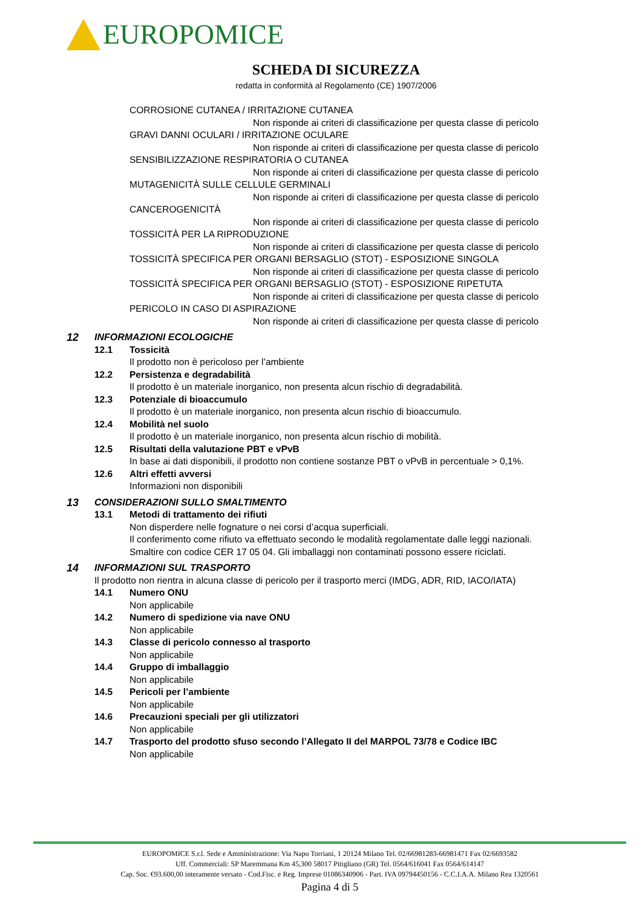EUROPOMICE
SCHEDA DI SICUREZZA
redatta in conformità al Regolamento (CE) 1907/2006
CORROSIONE CUTANEA / IRRITAZIONE CUTANEA
Non risponde ai criteri di classificazione per questa classe di pericolo
GRAVI DANNI OCULARI / IRRITAZIONE OCULARE
Non risponde ai criteri di classificazione per questa classe di pericolo
SENSIBILIZZAZIONE RESPIRATORIA O CUTANEA
Non risponde ai criteri di classificazione per questa classe di pericolo
MUTAGENICITÀ SULLE CELLULE GERMINALI
Non risponde ai criteri di classificazione per questa classe di pericolo
CANCEROGENICITÀ
Non risponde ai criteri di classificazione per questa classe di pericolo
TOSSICITÀ PER LA RIPRODUZIONE
Non risponde ai criteri di classificazione per questa classe di pericolo
TOSSICITÀ SPECIFICA PER ORGANI BERSAGLIO (STOT) - ESPOSIZIONE SINGOLA
Non risponde ai criteri di classificazione per questa classe di pericolo
TOSSICITÀ SPECIFICA PER ORGANI BERSAGLIO (STOT) - ESPOSIZIONE RIPETUTA
Non risponde ai criteri di classificazione per questa classe di pericolo
PERICOLO IN CASO DI ASPIRAZIONE
Non risponde ai criteri di classificazione per questa classe di pericolo
12 INFORMAZIONI ECOLOGICHE
12.1 Tossicità
Il prodotto non è pericoloso per l’ambiente
12.2 Persistenza e degradabilità
Il prodotto è un materiale inorganico, non presenta alcun rischio di degradabilità.
12.3 Potenziale di bioaccumulo
Il prodotto è un materiale inorganico, non presenta alcun rischio di bioaccumulo.
12.4 Mobilità nel suolo
Il prodotto è un materiale inorganico, non presenta alcun rischio di mobilità.
12.5 Risultati della valutazione PBT e vPvB
In base ai dati disponibili, il prodotto non contiene sostanze PBT o vPvB in percentuale > 0,1%.
12.6 Altri effetti avversi
Informazioni non disponibili
13 CONSIDERAZIONI SULLO SMALTIMENTO
13.1 Metodi di trattamento dei rifiuti
Non disperdere nelle fognature o nei corsi d’acqua superficiali.
Il conferimento come rifiuto va effettuato secondo le modalità regolamentate dalle leggi nazionali.
Smaltire con codice CER 17 05 04. Gli imballaggi non contaminati possono essere riciclati.
14 INFORMAZIONI SUL TRASPORTO
Il prodotto non rientra in alcuna classe di pericolo per il trasporto merci (IMDG, ADR, RID, IACO/IATA)
14.1 Numero ONU
Non applicabile
14.2 Numero di spedizione via nave ONU
Non applicabile
14.3 Classe di pericolo connesso al trasporto
Non applicabile
14.4 Gruppo di imballaggio
Non applicabile
14.5 Pericoli per l’ambiente
Non applicabile
14.6 Precauzioni speciali per gli utilizzatori
Non applicabile
14.7 Trasporto del prodotto sfuso secondo l’Allegato II del MARPOL 73/78 e Codice IBC
Non applicabile
EUROPOMICE S.r.l. Sede e Amministrazione: Via Napo Torriani, 1 20124 Milano Tel. 02/66981283-66981471 Fax 02/6693582
Uff. Commerciali: SP Maremmana Km 45,300 58017 Pitigliano (GR) Tel. 0564/616041 Fax 0564/614147
Cap. Soc. €93.600,00 interamente versato - Cod.Fisc. e Reg. Imprese 01086340906 - Part. IVA 09794450156 - C.C.I.A.A. Milano Rea 1320561
Pagina 4 di 5